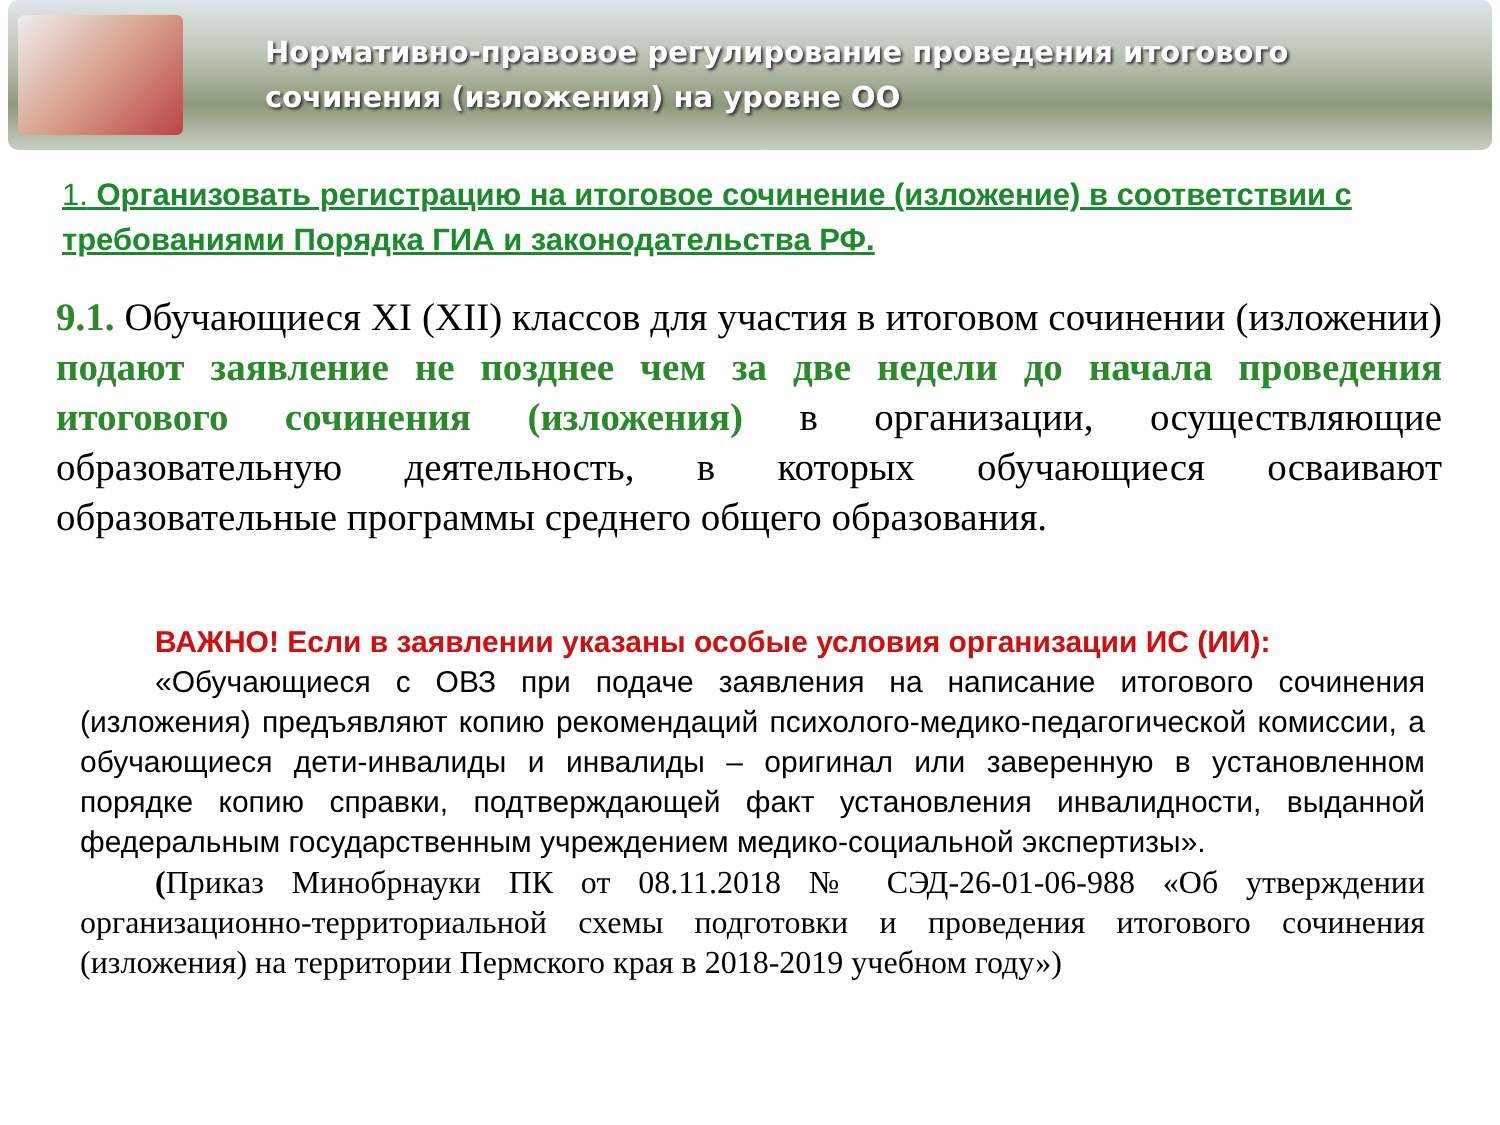Нормативно-правовое регулирование проведения итогового
сочинения (изложения) на уровне ОО
1. Организовать регистрацию на итоговое сочинение (изложение) в соответствии с требованиями Порядка ГИА и законодательства РФ.
9.1. Обучающиеся XI (XII) классов для участия в итоговом сочинении (изложении) подают заявление не позднее чем за две недели до начала проведения итогового сочинения (изложения) в организации, осуществляющие образовательную деятельность, в которых обучающиеся осваивают образовательные программы среднего общего образования.
ВАЖНО! Если в заявлении указаны особые условия организации ИС (ИИ):
«Обучающиеся с ОВЗ при подаче заявления на написание итогового сочинения (изложения) предъявляют копию рекомендаций психолого-медико-педагогической комиссии, а обучающиеся дети-инвалиды и инвалиды – оригинал или заверенную в установленном порядке копию справки, подтверждающей факт установления инвалидности, выданной федеральным государственным учреждением медико-социальной экспертизы».
(Приказ Минобрнауки ПК от 08.11.2018 № СЭД-26-01-06-988 «Об утверждении организационно-территориальной схемы подготовки и проведения итогового сочинения (изложения) на территории Пермского края в 2018-2019 учебном году»)